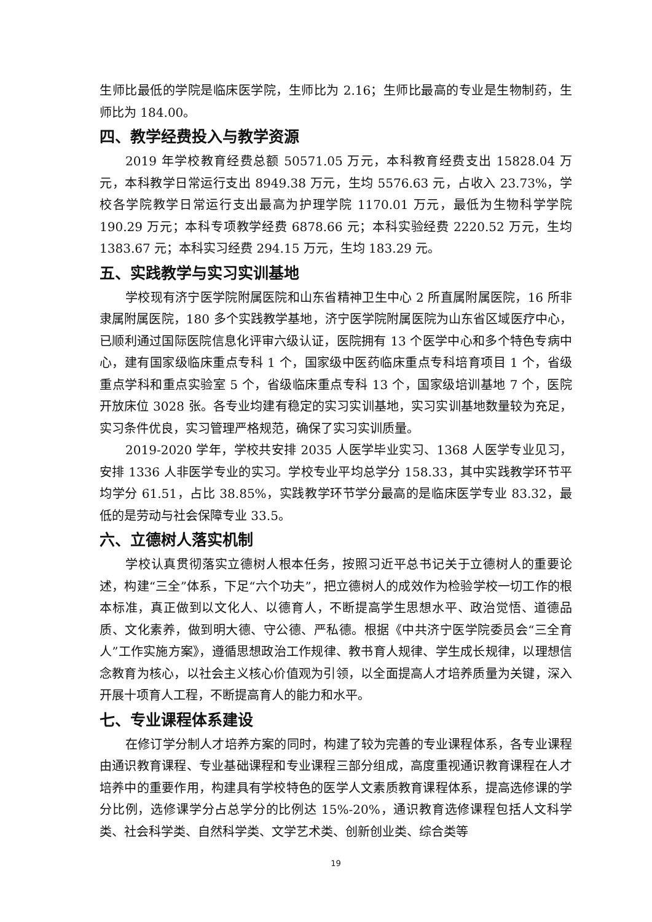生师比最低的学院是临床医学院，生师比为 2.16；生师比最高的专业是生物制药，生师比为 184.00。
四、教学经费投入与教学资源
2019 年学校教育经费总额 50571.05 万元，本科教育经费支出 15828.04 万元，本科教学日常运行支出 8949.38 万元，生均 5576.63 元，占收入 23.73%，学校各学院教学日常运行支出最高为护理学院 1170.01 万元，最低为生物科学学院 190.29 万元；本科专项教学经费 6878.66 元；本科实验经费 2220.52 万元，生均 1383.67 元；本科实习经费 294.15 万元，生均 183.29 元。
五、实践教学与实习实训基地
学校现有济宁医学院附属医院和山东省精神卫生中心 2 所直属附属医院，16 所非隶属附属医院，180 多个实践教学基地，济宁医学院附属医院为山东省区域医疗中心，已顺利通过国际医院信息化评审六级认证，医院拥有 13 个医学中心和多个特色专病中心，建有国家级临床重点专科 1 个，国家级中医药临床重点专科培育项目 1 个，省级重点学科和重点实验室 5 个，省级临床重点专科 13 个，国家级培训基地 7 个，医院开放床位 3028 张。各专业均建有稳定的实习实训基地，实习实训基地数量较为充足，实习条件优良，实习管理严格规范，确保了实习实训质量。
2019-2020 学年，学校共安排 2035 人医学毕业实习、1368 人医学专业见习，安排 1336 人非医学专业的实习。学校专业平均总学分 158.33，其中实践教学环节平均学分 61.51，占比 38.85%，实践教学环节学分最高的是临床医学专业 83.32，最低的是劳动与社会保障专业 33.5。
六、立德树人落实机制
学校认真贯彻落实立德树人根本任务，按照习近平总书记关于立德树人的重要论述，构建“三全”体系，下足“六个功夫”，把立德树人的成效作为检验学校一切工作的根本标准，真正做到以文化人、以德育人，不断提高学生思想水平、政治觉悟、道德品质、文化素养，做到明大德、守公德、严私德。根据《中共济宁医学院委员会“三全育人”工作实施方案》，遵循思想政治工作规律、教书育人规律、学生成长规律，以理想信念教育为核心，以社会主义核心价值观为引领，以全面提高人才培养质量为关键，深入开展十项育人工程，不断提高育人的能力和水平。
七、专业课程体系建设
在修订学分制人才培养方案的同时，构建了较为完善的专业课程体系，各专业课程由通识教育课程、专业基础课程和专业课程三部分组成，高度重视通识教育课程在人才培养中的重要作用，构建具有学校特色的医学人文素质教育课程体系，提高选修课的学分比例，选修课学分占总学分的比例达 15%-20%，通识教育选修课程包括人文科学类、社会科学类、自然科学类、文学艺术类、创新创业类、综合类等
19